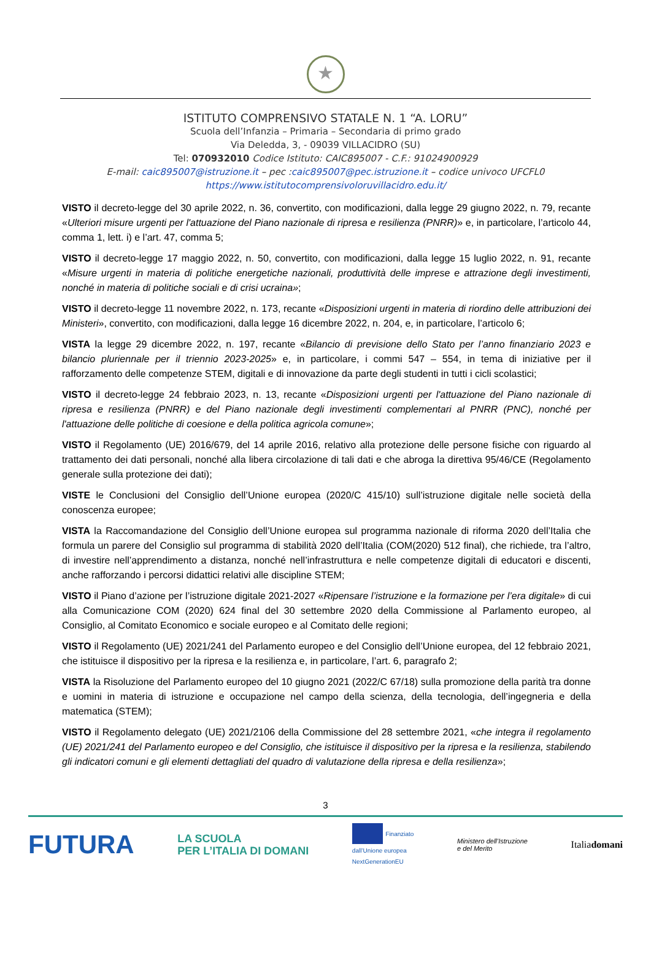★
ISTITUTO COMPRENSIVO STATALE N. 1 “A. LORU”
Scuola dell’Infanzia – Primaria – Secondaria di primo grado
Via Deledda, 3, - 09039 VILLACIDRO (SU)
Tel: 070932010 Codice Istituto: CAIC895007 - C.F.: 91024900929
E-mail: caic895007@istruzione.it – pec :caic895007@pec.istruzione.it – codice univoco UFCFL0
https://www.istitutocomprensivoloruvillacidro.edu.it/
VISTO il decreto-legge del 30 aprile 2022, n. 36, convertito, con modificazioni, dalla legge 29 giugno 2022, n. 79, recante «Ulteriori misure urgenti per l'attuazione del Piano nazionale di ripresa e resilienza (PNRR)» e, in particolare, l’articolo 44, comma 1, lett. i) e l’art. 47, comma 5;
VISTO il decreto-legge 17 maggio 2022, n. 50, convertito, con modificazioni, dalla legge 15 luglio 2022, n. 91, recante «Misure urgenti in materia di politiche energetiche nazionali, produttività delle imprese e attrazione degli investimenti, nonché in materia di politiche sociali e di crisi ucraina»;
VISTO il decreto-legge 11 novembre 2022, n. 173, recante «Disposizioni urgenti in materia di riordino delle attribuzioni dei Ministeri», convertito, con modificazioni, dalla legge 16 dicembre 2022, n. 204, e, in particolare, l’articolo 6;
VISTA la legge 29 dicembre 2022, n. 197, recante «Bilancio di previsione dello Stato per l’anno finanziario 2023 e bilancio pluriennale per il triennio 2023-2025» e, in particolare, i commi 547 – 554, in tema di iniziative per il rafforzamento delle competenze STEM, digitali e di innovazione da parte degli studenti in tutti i cicli scolastici;
VISTO il decreto-legge 24 febbraio 2023, n. 13, recante «Disposizioni urgenti per l'attuazione del Piano nazionale di ripresa e resilienza (PNRR) e del Piano nazionale degli investimenti complementari al PNRR (PNC), nonché per l'attuazione delle politiche di coesione e della politica agricola comune»;
VISTO il Regolamento (UE) 2016/679, del 14 aprile 2016, relativo alla protezione delle persone fisiche con riguardo al trattamento dei dati personali, nonché alla libera circolazione di tali dati e che abroga la direttiva 95/46/CE (Regolamento generale sulla protezione dei dati);
VISTE le Conclusioni del Consiglio dell’Unione europea (2020/C 415/10) sull’istruzione digitale nelle società della conoscenza europee;
VISTA la Raccomandazione del Consiglio dell’Unione europea sul programma nazionale di riforma 2020 dell’Italia che formula un parere del Consiglio sul programma di stabilità 2020 dell’Italia (COM(2020) 512 final), che richiede, tra l’altro, di investire nell’apprendimento a distanza, nonché nell’infrastruttura e nelle competenze digitali di educatori e discenti, anche rafforzando i percorsi didattici relativi alle discipline STEM;
VISTO il Piano d’azione per l’istruzione digitale 2021-2027 «Ripensare l’istruzione e la formazione per l’era digitale» di cui alla Comunicazione COM (2020) 624 final del 30 settembre 2020 della Commissione al Parlamento europeo, al Consiglio, al Comitato Economico e sociale europeo e al Comitato delle regioni;
VISTO il Regolamento (UE) 2021/241 del Parlamento europeo e del Consiglio dell’Unione europea, del 12 febbraio 2021, che istituisce il dispositivo per la ripresa e la resilienza e, in particolare, l’art. 6, paragrafo 2;
VISTA la Risoluzione del Parlamento europeo del 10 giugno 2021 (2022/C 67/18) sulla promozione della parità tra donne e uomini in materia di istruzione e occupazione nel campo della scienza, della tecnologia, dell’ingegneria e della matematica (STEM);
VISTO il Regolamento delegato (UE) 2021/2106 della Commissione del 28 settembre 2021, «che integra il regolamento (UE) 2021/241 del Parlamento europeo e del Consiglio, che istituisce il dispositivo per la ripresa e la resilienza, stabilendo gli indicatori comuni e gli elementi dettagliati del quadro di valutazione della ripresa e della resilienza»;
3
FUTURA LA SCUOLA
PER L’ITALIA DI DOMANI Finanziato
dall’Unione europea
NextGenerationEU Ministero dell’Istruzione
e del Merito Italiadomani